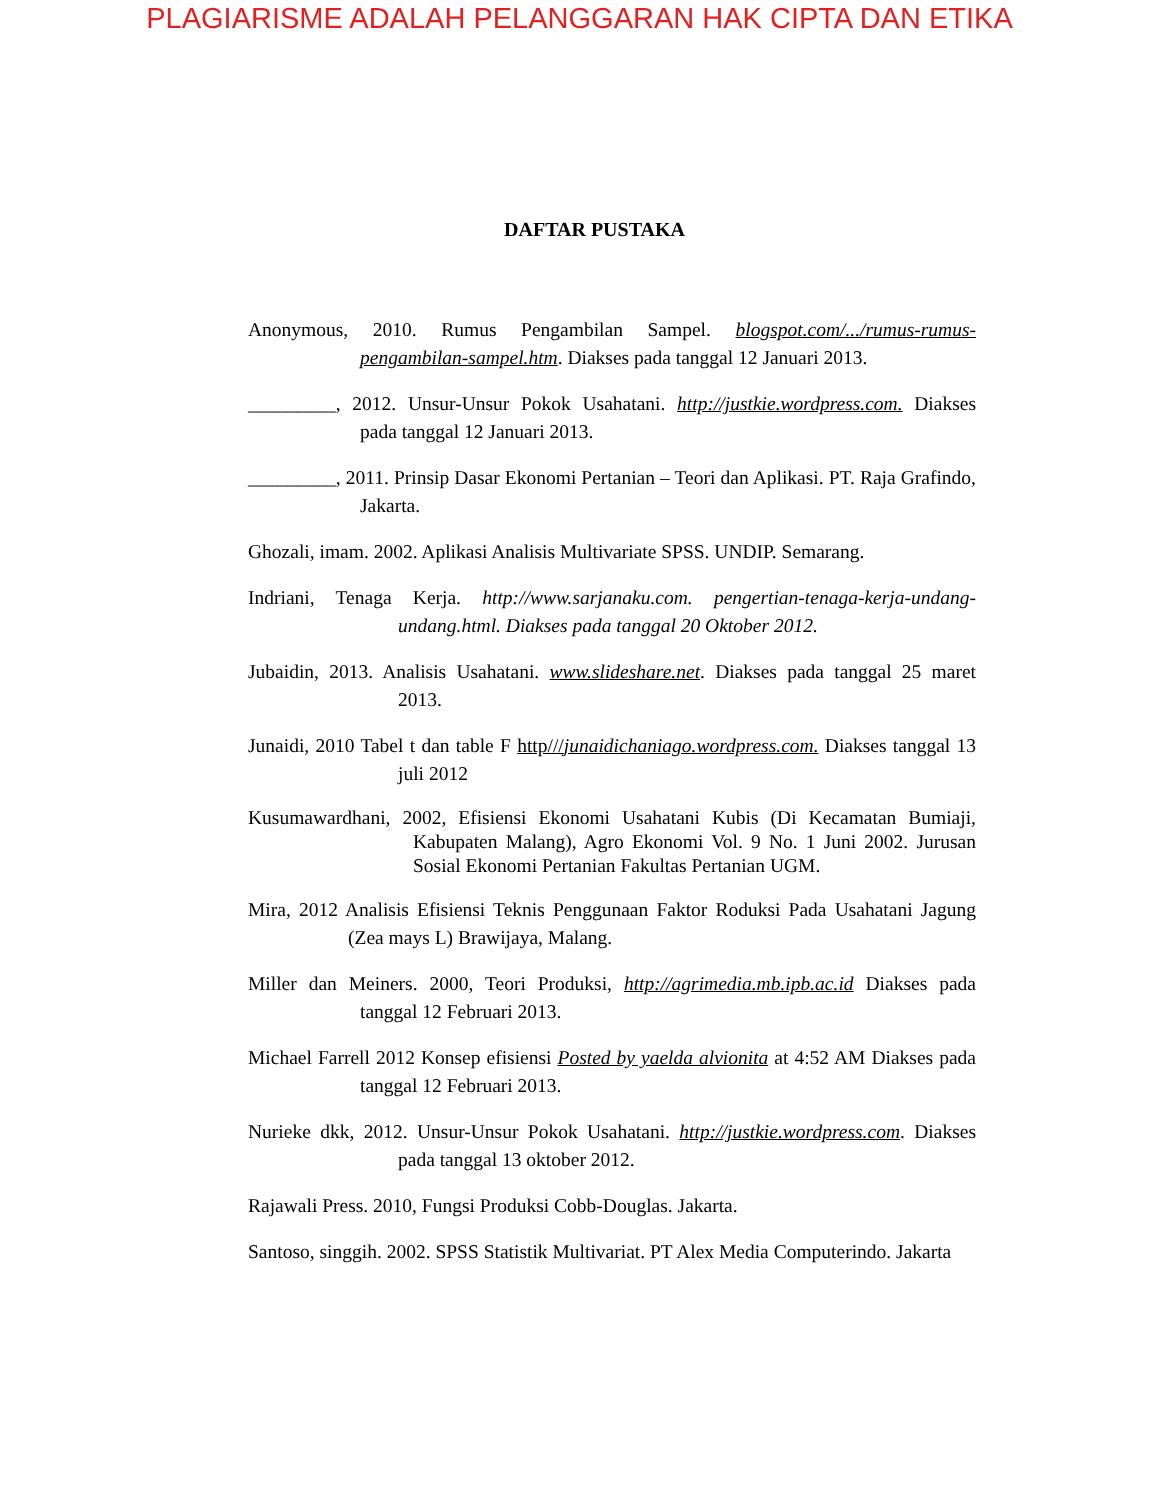PLAGIARISME ADALAH PELANGGARAN HAK CIPTA DAN ETIKA
DAFTAR PUSTAKA
Anonymous, 2010. Rumus Pengambilan Sampel. blogspot.com/.../rumus-rumus-pengambilan-sampel.htm. Diakses pada tanggal 12 Januari 2013.
_________, 2012. Unsur-Unsur Pokok Usahatani. http://justkie.wordpress.com. Diakses pada tanggal 12 Januari 2013.
_________, 2011. Prinsip Dasar Ekonomi Pertanian – Teori dan Aplikasi. PT. Raja Grafindo, Jakarta.
Ghozali, imam. 2002. Aplikasi Analisis Multivariate SPSS. UNDIP. Semarang.
Indriani, Tenaga Kerja. http://www.sarjanaku.com. pengertian-tenaga-kerja-undang-undang.html. Diakses pada tanggal 20 Oktober 2012.
Jubaidin, 2013. Analisis Usahatani. www.slideshare.net. Diakses pada tanggal 25 maret 2013.
Junaidi, 2010 Tabel t dan table F http///junaidichaniago.wordpress.com. Diakses tanggal 13 juli 2012
Kusumawardhani, 2002, Efisiensi Ekonomi Usahatani Kubis (Di Kecamatan Bumiaji, Kabupaten Malang), Agro Ekonomi Vol. 9 No. 1 Juni 2002. Jurusan Sosial Ekonomi Pertanian Fakultas Pertanian UGM.
Mira, 2012 Analisis Efisiensi Teknis Penggunaan Faktor Roduksi Pada Usahatani Jagung (Zea mays L) Brawijaya, Malang.
Miller dan Meiners. 2000, Teori Produksi, http://agrimedia.mb.ipb.ac.id Diakses pada tanggal 12 Februari 2013.
Michael Farrell 2012 Konsep efisiensi Posted by yaelda alvionita at 4:52 AM Diakses pada tanggal 12 Februari 2013.
Nurieke dkk, 2012. Unsur-Unsur Pokok Usahatani. http://justkie.wordpress.com. Diakses pada tanggal 13 oktober 2012.
Rajawali Press. 2010, Fungsi Produksi Cobb-Douglas. Jakarta.
Santoso, singgih. 2002. SPSS Statistik Multivariat. PT Alex Media Computerindo. Jakarta